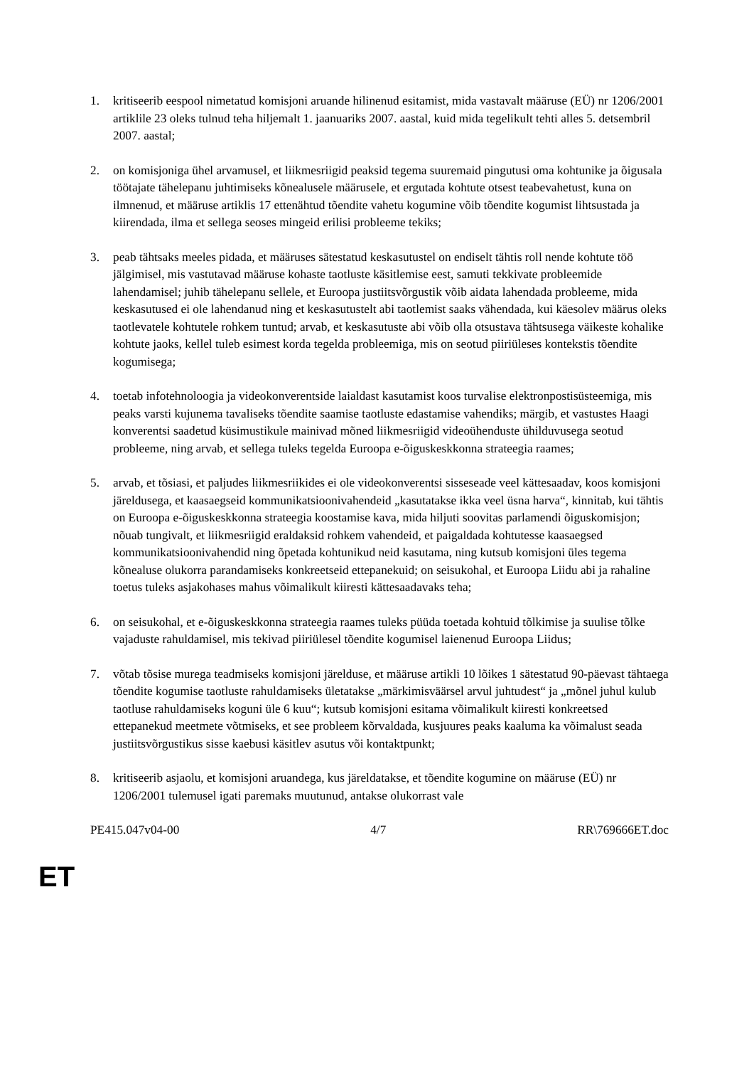1. kritiseerib eespool nimetatud komisjoni aruande hilinenud esitamist, mida vastavalt määruse (EÜ) nr 1206/2001 artiklile 23 oleks tulnud teha hiljemalt 1. jaanuariks 2007. aastal, kuid mida tegelikult tehti alles 5. detsembril 2007. aastal;
2. on komisjoniga ühel arvamusel, et liikmesriigid peaksid tegema suuremaid pingutusi oma kohtunike ja õigusala töötajate tähelepanu juhtimiseks kõnealusele määrusele, et ergutada kohtute otsest teabevahetust, kuna on ilmnenud, et määruse artiklis 17 ettenähtud tõendite vahetu kogumine võib tõendite kogumist lihtsustada ja kiirendada, ilma et sellega seoses mingeid erilisi probleeme tekiks;
3. peab tähtsaks meeles pidada, et määruses sätestatud keskasutustel on endiselt tähtis roll nende kohtute töö jälgimisel, mis vastutavad määruse kohaste taotluste käsitlemise eest, samuti tekkivate probleemide lahendamisel; juhib tähelepanu sellele, et Euroopa justiitsvõrgustik võib aidata lahendada probleeme, mida keskasutused ei ole lahendanud ning et keskasutustelt abi taotlemist saaks vähendada, kui käesolev määrus oleks taotlevatele kohtutele rohkem tuntud; arvab, et keskasutuste abi võib olla otsustava tähtsusega väikeste kohalike kohtute jaoks, kellel tuleb esimest korda tegelda probleemiga, mis on seotud piiriüleses kontekstis tõendite kogumisega;
4. toetab infotehnoloogia ja videokonverentside laialdast kasutamist koos turvalise elektronpostisüsteemiga, mis peaks varsti kujunema tavaliseks tõendite saamise taotluste edastamise vahendiks; märgib, et vastustes Haagi konverentsi saadetud küsimustikule mainivad mõned liikmesriigid videoühenduste ühilduvusega seotud probleeme, ning arvab, et sellega tuleks tegelda Euroopa e-õiguskeskkonna strateegia raames;
5. arvab, et tõsiasi, et paljudes liikmesriikides ei ole videokonverentsi sisseseade veel kättesaadav, koos komisjoni järeldusega, et kaasaegseid kommunikatsioonivahendeid „kasutatakse ikka veel üsna harva“, kinnitab, kui tähtis on Euroopa e-õiguskeskkonna strateegia koostamise kava, mida hiljuti soovitas parlamendi õiguskomisjon; nõuab tungivalt, et liikmesriigid eraldaksid rohkem vahendeid, et paigaldada kohtutesse kaasaegsed kommunikatsioonivahendid ning õpetada kohtunikud neid kasutama, ning kutsub komisjoni üles tegema kõnealuse olukorra parandamiseks konkreetseid ettepanekuid; on seisukohal, et Euroopa Liidu abi ja rahaline toetus tuleks asjakohases mahus võimalikult kiiresti kättesaadavaks teha;
6. on seisukohal, et e-õiguskeskkonna strateegia raames tuleks püüda toetada kohtuid tõlkimise ja suulise tõlke vajaduste rahuldamisel, mis tekivad piiriülesel tõendite kogumisel laienenud Euroopa Liidus;
7. võtab tõsise murega teadmiseks komisjoni järelduse, et määruse artikli 10 lõikes 1 sätestatud 90-päevast tähtaega tõendite kogumise taotluste rahuldamiseks ületatakse „märkimisväärsel arvul juhtudest“ ja „mõnel juhul kulub taotluse rahuldamiseks koguni üle 6 kuu“; kutsub komisjoni esitama võimalikult kiiresti konkreetsed ettepanekud meetmete võtmiseks, et see probleem kõrvaldada, kusjuures peaks kaaluma ka võimalust seada justiitsvõrgustikus sisse kaebusi käsitlev asutus või kontaktpunkt;
8. kritiseerib asjaolu, et komisjoni aruandega, kus järeldatakse, et tõendite kogumine on määruse (EÜ) nr 1206/2001 tulemusel igati paremaks muutunud, antakse olukorrast vale
PE415.047v04-00 4/7 RR\769666ET.doc
ET